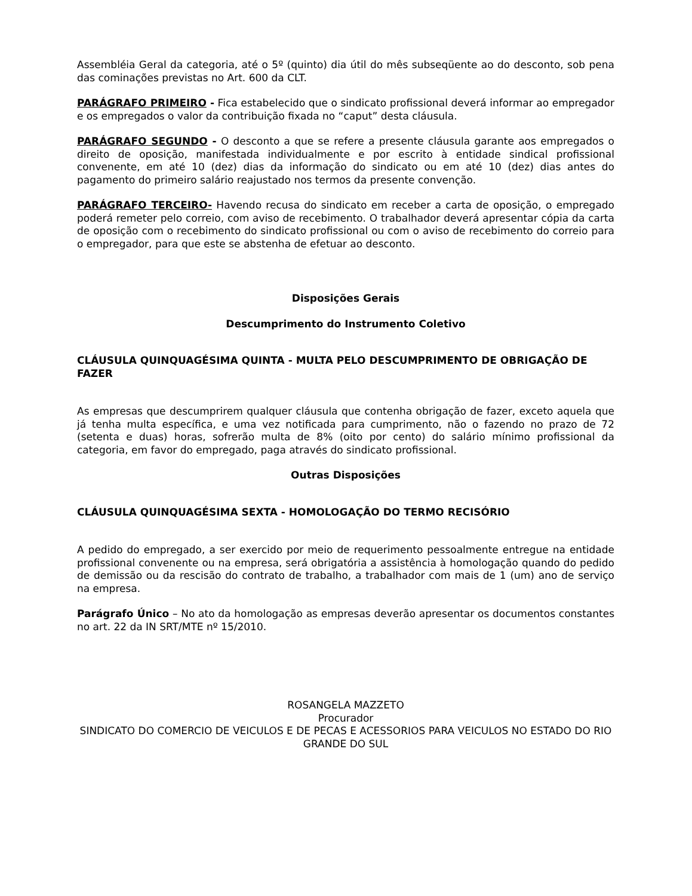Assembléia Geral da categoria, até o 5º (quinto) dia útil do mês subseqüente ao do desconto, sob pena das cominações previstas no Art. 600 da CLT.
PARÁGRAFO PRIMEIRO - Fica estabelecido que o sindicato profissional deverá informar ao empregador e os empregados o valor da contribuição fixada no “caput” desta cláusula.
PARÁGRAFO SEGUNDO - O desconto a que se refere a presente cláusula garante aos empregados o direito de oposição, manifestada individualmente e por escrito à entidade sindical profissional convenente, em até 10 (dez) dias da informação do sindicato ou em até 10 (dez) dias antes do pagamento do primeiro salário reajustado nos termos da presente convenção.
PARÁGRAFO TERCEIRO- Havendo recusa do sindicato em receber a carta de oposição, o empregado poderá remeter pelo correio, com aviso de recebimento. O trabalhador deverá apresentar cópia da carta de oposição com o recebimento do sindicato profissional ou com o aviso de recebimento do correio para o empregador, para que este se abstenha de efetuar ao desconto.
Disposições Gerais
Descumprimento do Instrumento Coletivo
CLÁUSULA QUINQUAGÉSIMA QUINTA - MULTA PELO DESCUMPRIMENTO DE OBRIGAÇÃO DE FAZER
As empresas que descumprirem qualquer cláusula que contenha obrigação de fazer, exceto aquela que já tenha multa específica, e uma vez notificada para cumprimento, não o fazendo no prazo de 72 (setenta e duas) horas, sofrerão multa de 8% (oito por cento) do salário mínimo profissional da categoria, em favor do empregado, paga através do sindicato profissional.
Outras Disposições
CLÁUSULA QUINQUAGÉSIMA SEXTA - HOMOLOGAÇÃO DO TERMO RECISÓRIO
A pedido do empregado, a ser exercido por meio de requerimento pessoalmente entregue na entidade profissional convenente ou na empresa, será obrigatória a assistência à homologação quando do pedido de demissão ou da rescisão do contrato de trabalho, a trabalhador com mais de 1 (um) ano de serviço na empresa.
Parágrafo Único – No ato da homologação as empresas deverão apresentar os documentos constantes no art. 22 da IN SRT/MTE nº 15/2010.
ROSANGELA MAZZETO
Procurador
SINDICATO DO COMERCIO DE VEICULOS E DE PECAS E ACESSORIOS PARA VEICULOS NO ESTADO DO RIO GRANDE DO SUL